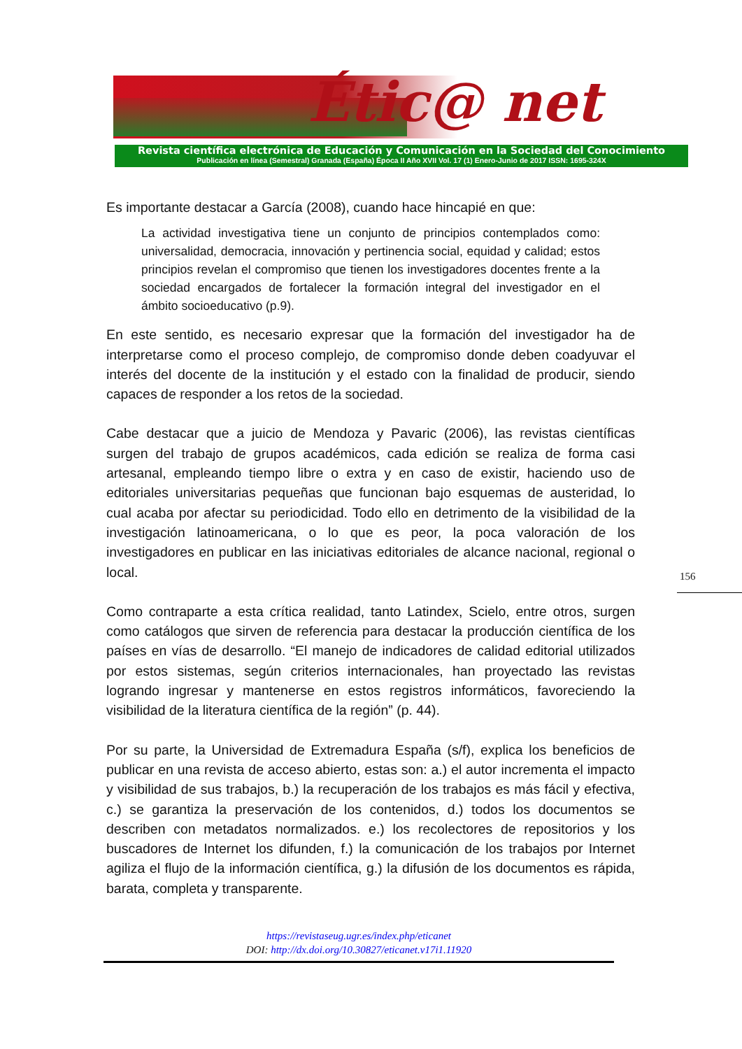Étic@ net
Revista científica electrónica de Educación y Comunicación en la Sociedad del Conocimiento
Publicación en línea (Semestral) Granada (España) Época II Año XVII Vol. 17 (1) Enero-Junio de 2017 ISSN: 1695-324X
Es importante destacar a García (2008), cuando hace hincapié en que:
La actividad investigativa tiene un conjunto de principios contemplados como: universalidad, democracia, innovación y pertinencia social, equidad y calidad; estos principios revelan el compromiso que tienen los investigadores docentes frente a la sociedad encargados de fortalecer la formación integral del investigador en el ámbito socioeducativo (p.9).
En este sentido, es necesario expresar que la formación del investigador ha de interpretarse como el proceso complejo, de compromiso donde deben coadyuvar el interés del docente de la institución y el estado con la finalidad de producir, siendo capaces de responder a los retos de la sociedad.
Cabe destacar que a juicio de Mendoza y Pavaric (2006), las revistas científicas surgen del trabajo de grupos académicos, cada edición se realiza de forma casi artesanal, empleando tiempo libre o extra y en caso de existir, haciendo uso de editoriales universitarias pequeñas que funcionan bajo esquemas de austeridad, lo cual acaba por afectar su periodicidad. Todo ello en detrimento de la visibilidad de la investigación latinoamericana, o lo que es peor, la poca valoración de los investigadores en publicar en las iniciativas editoriales de alcance nacional, regional o local.
Como contraparte a esta crítica realidad, tanto Latindex, Scielo, entre otros, surgen como catálogos que sirven de referencia para destacar la producción científica de los países en vías de desarrollo. “El manejo de indicadores de calidad editorial utilizados por estos sistemas, según criterios internacionales, han proyectado las revistas logrando ingresar y mantenerse en estos registros informáticos, favoreciendo la visibilidad de la literatura científica de la región” (p. 44).
Por su parte, la Universidad de Extremadura España (s/f), explica los beneficios de publicar en una revista de acceso abierto, estas son: a.) el autor incrementa el impacto y visibilidad de sus trabajos, b.) la recuperación de los trabajos es más fácil y efectiva, c.) se garantiza la preservación de los contenidos, d.) todos los documentos se describen con metadatos normalizados. e.) los recolectores de repositorios y los buscadores de Internet los difunden, f.) la comunicación de los trabajos por Internet agiliza el flujo de la información científica, g.) la difusión de los documentos es rápida, barata, completa y transparente.
156
https://revistaseug.ugr.es/index.php/eticanet
DOI: http://dx.doi.org/10.30827/eticanet.v17i1.11920